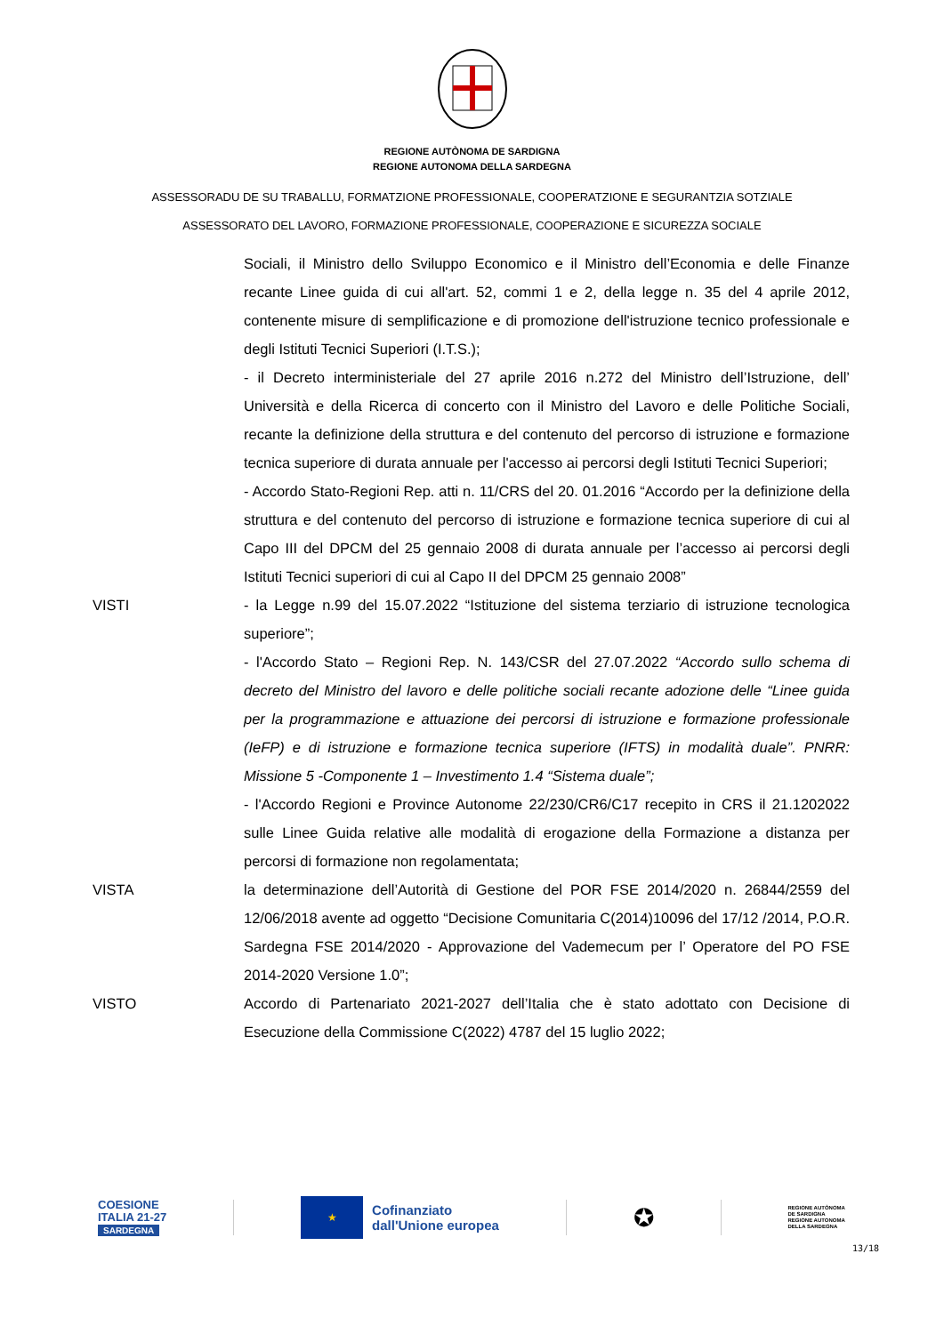REGIONE AUTÒNOMA DE SARDIGNA
REGIONE AUTONOMA DELLA SARDEGNA
ASSESSORADU DE SU TRABALLU, FORMATZIONE PROFESSIONALE, COOPERATZIONE E SEGURANTZIA SOTZIALE
ASSESSORATO DEL LAVORO, FORMAZIONE PROFESSIONALE, COOPERAZIONE E SICUREZZA SOCIALE
Sociali, il Ministro dello Sviluppo Economico e il Ministro dell’Economia e delle Finanze recante Linee guida di cui all'art. 52, commi 1 e 2, della legge n. 35 del 4 aprile 2012, contenente misure di semplificazione e di promozione dell'istruzione tecnico professionale e degli Istituti Tecnici Superiori (I.T.S.);
- il Decreto interministeriale del 27 aprile 2016 n.272 del Ministro dell’Istruzione, dell’ Università e della Ricerca di concerto con il Ministro del Lavoro e delle Politiche Sociali, recante la definizione della struttura e del contenuto del percorso di istruzione e formazione tecnica superiore di durata annuale per l'accesso ai percorsi degli Istituti Tecnici Superiori;
- Accordo Stato-Regioni Rep. atti n. 11/CRS del 20. 01.2016 “Accordo per la definizione della struttura e del contenuto del percorso di istruzione e formazione tecnica superiore di cui al Capo III del DPCM del 25 gennaio 2008 di durata annuale per l’accesso ai percorsi degli Istituti Tecnici superiori di cui al Capo II del DPCM 25 gennaio 2008”
VISTI - la Legge n.99 del 15.07.2022 “Istituzione del sistema terziario di istruzione tecnologica superiore”;
- l'Accordo Stato – Regioni Rep. N. 143/CSR del 27.07.2022 “Accordo sullo schema di decreto del Ministro del lavoro e delle politiche sociali recante adozione delle “Linee guida per la programmazione e attuazione dei percorsi di istruzione e formazione professionale (IeFP) e di istruzione e formazione tecnica superiore (IFTS) in modalità duale”. PNRR: Missione 5 -Componente 1 – Investimento 1.4 “Sistema duale”;
- l'Accordo Regioni e Province Autonome 22/230/CR6/C17 recepito in CRS il 21.1202022 sulle Linee Guida relative alle modalità di erogazione della Formazione a distanza per percorsi di formazione non regolamentata;
VISTA la determinazione dell’Autorità di Gestione del POR FSE 2014/2020 n. 26844/2559 del 12/06/2018 avente ad oggetto “Decisione Comunitaria C(2014)10096 del 17/12 /2014, P.O.R. Sardegna FSE 2014/2020 - Approvazione del Vademecum per l’ Operatore del PO FSE 2014-2020 Versione 1.0”;
VISTO Accordo di Partenariato 2021-2027 dell’Italia che è stato adottato con Decisione di Esecuzione della Commissione C(2022) 4787 del 15 luglio 2022;
COESIONE
ITALIA 21-27
SARDEGNA
★
Cofinanziato
dall'Unione europea
✪
REGIONE AUTÒNOMA
DE SARDIGNA
REGIONE AUTONOMA
DELLA SARDEGNA
13/18